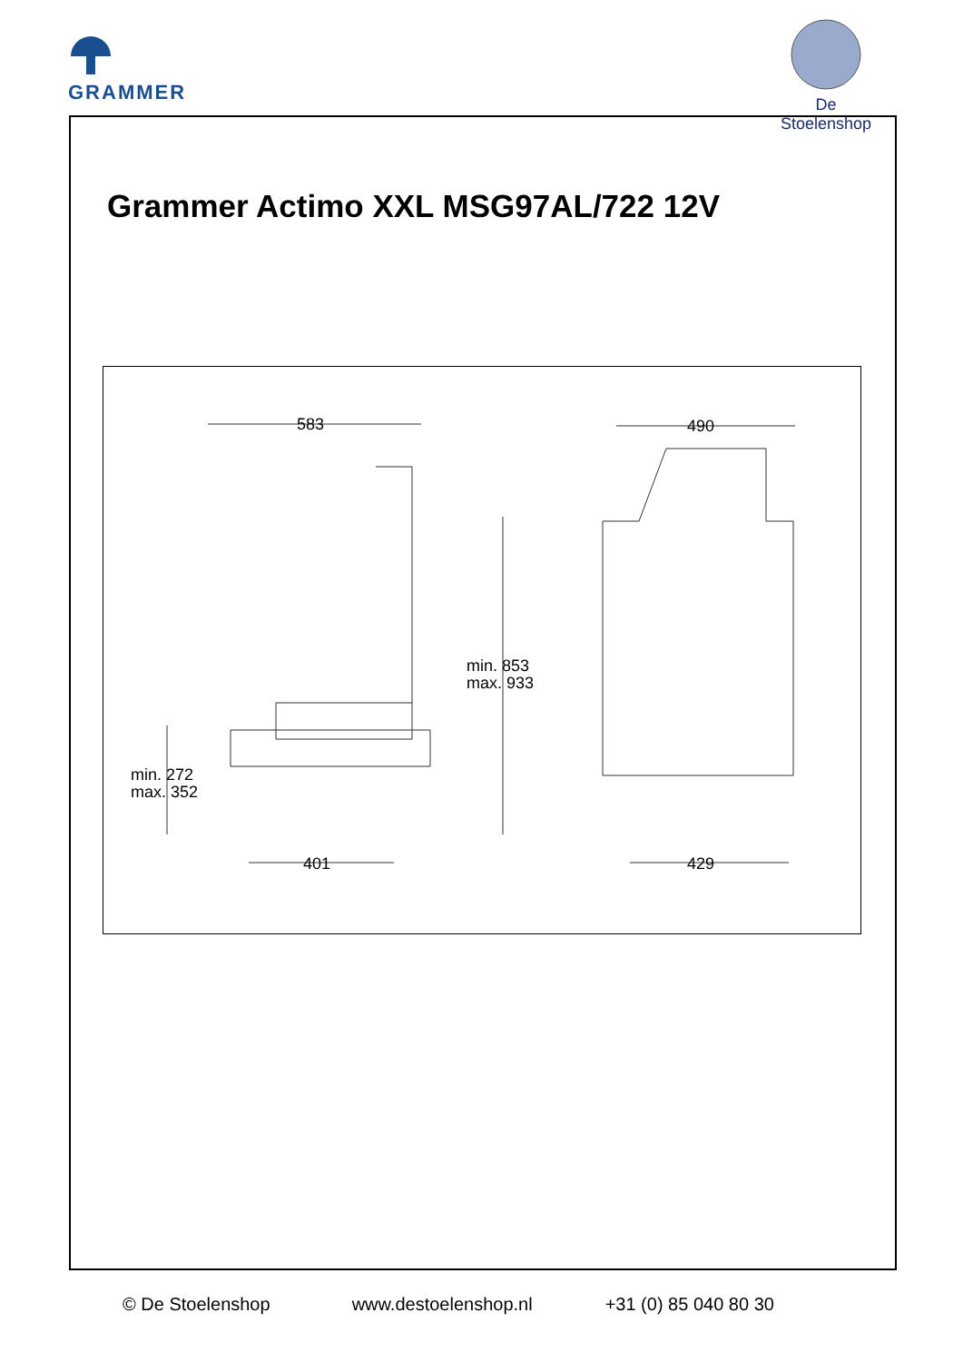GRAMMER
De Stoelenshop
Grammer Actimo XXL MSG97AL/722 12V
583 490
min. 853
max. 933
min. 272
max. 352
401 429
© De Stoelenshop www.destoelenshop.nl +31 (0) 85 040 80 30